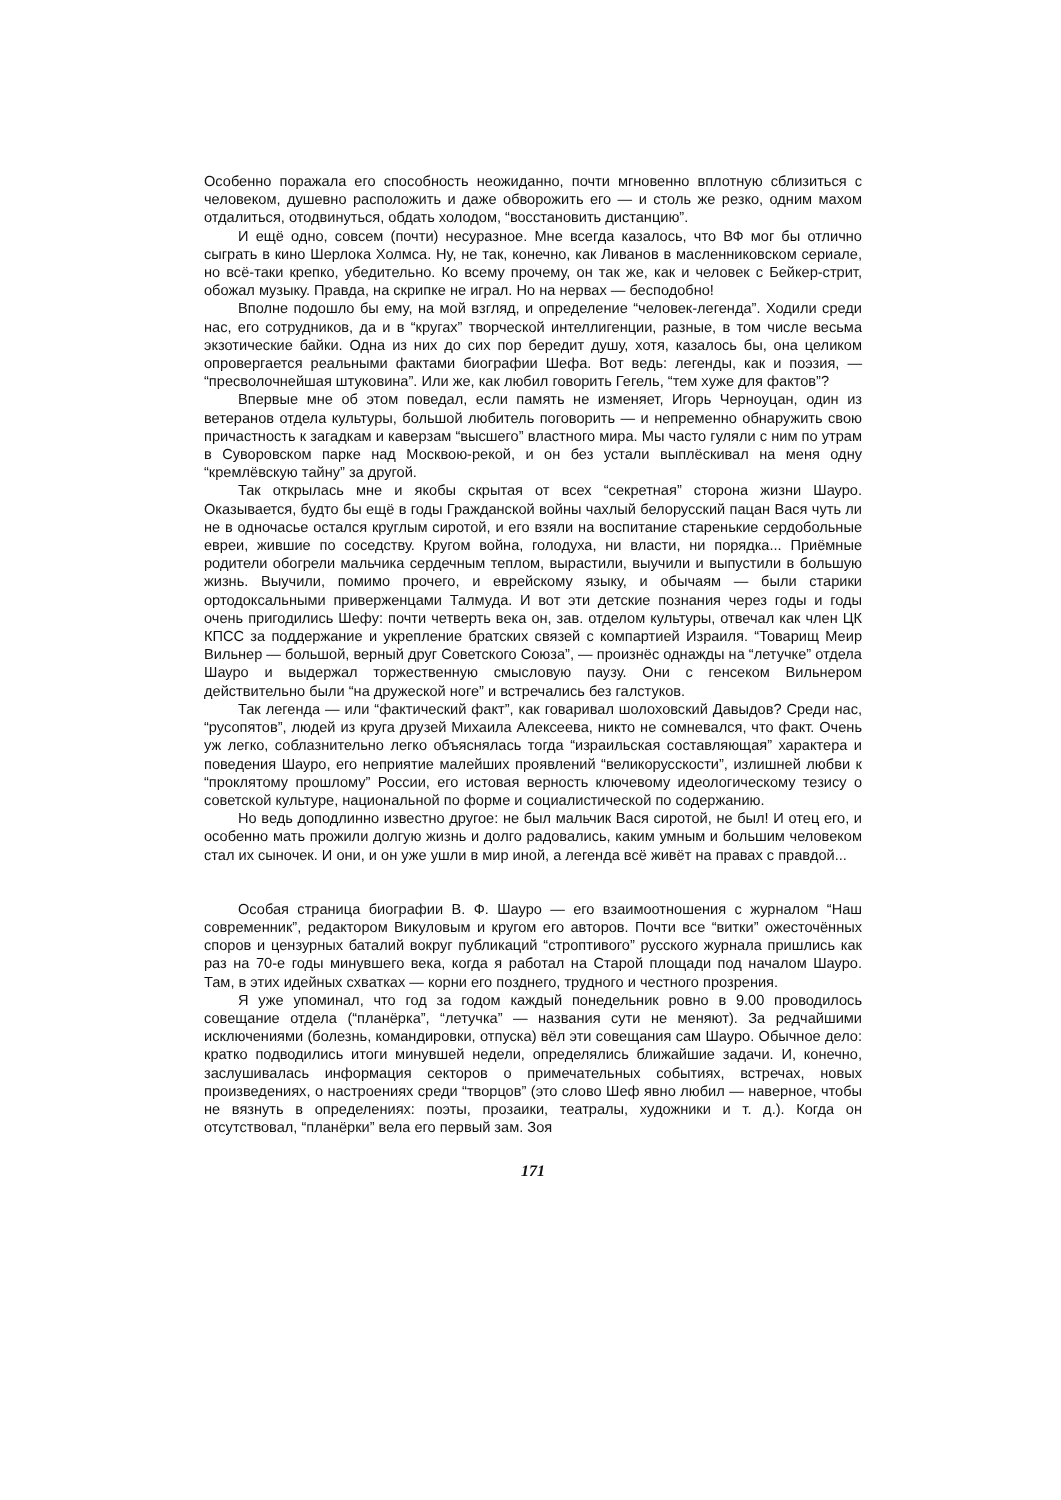Особенно поражала его способность неожиданно, почти мгновенно вплотную сблизиться с человеком, душевно расположить и даже обворожить его — и столь же резко, одним махом отдалиться, отодвинуться, обдать холодом, “восстановить дистанцию”.
И ещё одно, совсем (почти) несуразное. Мне всегда казалось, что ВФ мог бы отлично сыграть в кино Шерлока Холмса. Ну, не так, конечно, как Ливанов в масленниковском сериале, но всё-таки крепко, убедительно. Ко всему прочему, он так же, как и человек с Бейкер-стрит, обожал музыку. Правда, на скрипке не играл. Но на нервах — бесподобно!
Вполне подошло бы ему, на мой взгляд, и определение “человек-легенда”. Ходили среди нас, его сотрудников, да и в “кругах” творческой интеллигенции, разные, в том числе весьма экзотические байки. Одна из них до сих пор бередит душу, хотя, казалось бы, она целиком опровергается реальными фактами биографии Шефа. Вот ведь: легенды, как и поэзия, — “пресволочнейшая штуковина”. Или же, как любил говорить Гегель, “тем хуже для фактов”?
Впервые мне об этом поведал, если память не изменяет, Игорь Черноуцан, один из ветеранов отдела культуры, большой любитель поговорить — и непременно обнаружить свою причастность к загадкам и каверзам “высшего” властного мира. Мы часто гуляли с ним по утрам в Суворовском парке над Москвою-рекой, и он без устали выплёскивал на меня одну “кремлёвскую тайну” за другой.
Так открылась мне и якобы скрытая от всех “секретная” сторона жизни Шауро. Оказывается, будто бы ещё в годы Гражданской войны чахлый белорусский пацан Вася чуть ли не в одночасье остался круглым сиротой, и его взяли на воспитание старенькие сердобольные евреи, жившие по соседству. Кругом война, голодуха, ни власти, ни порядка... Приёмные родители обогрели мальчика сердечным теплом, вырастили, выучили и выпустили в большую жизнь. Выучили, помимо прочего, и еврейскому языку, и обычаям — были старики ортодоксальными приверженцами Талмуда. И вот эти детские познания через годы и годы очень пригодились Шефу: почти четверть века он, зав. отделом культуры, отвечал как член ЦК КПСС за поддержание и укрепление братских связей с компартией Израиля. “Товарищ Меир Вильнер — большой, верный друг Советского Союза”, — произнёс однажды на “летучке” отдела Шауро и выдержал торжественную смысловую паузу. Они с генсеком Вильнером действительно были “на дружеской ноге” и встречались без галстуков.
Так легенда — или “фактический факт”, как говаривал шолоховский Давыдов? Среди нас, “русопятов”, людей из круга друзей Михаила Алексеева, никто не сомневался, что факт. Очень уж легко, соблазнительно легко объяснялась тогда “израильская составляющая” характера и поведения Шауро, его неприятие малейших проявлений “великорусскости”, излишней любви к “проклятому прошлому” России, его истовая верность ключевому идеологическому тезису о советской культуре, национальной по форме и социалистической по содержанию.
Но ведь доподлинно известно другое: не был мальчик Вася сиротой, не был! И отец его, и особенно мать прожили долгую жизнь и долго радовались, каким умным и большим человеком стал их сыночек. И они, и он уже ушли в мир иной, а легенда всё живёт на правах с правдой...
Особая страница биографии В. Ф. Шауро — его взаимоотношения с журналом “Наш современник”, редактором Викуловым и кругом его авторов. Почти все “витки” ожесточённых споров и цензурных баталий вокруг публикаций “строптивого” русского журнала пришлись как раз на 70-е годы минувшего века, когда я работал на Старой площади под началом Шауро. Там, в этих идейных схватках — корни его позднего, трудного и честного прозрения.
Я уже упоминал, что год за годом каждый понедельник ровно в 9.00 проводилось совещание отдела (“планёрка”, “летучка” — названия сути не меняют). За редчайшими исключениями (болезнь, командировки, отпуска) вёл эти совещания сам Шауро. Обычное дело: кратко подводились итоги минувшей недели, определялись ближайшие задачи. И, конечно, заслушивалась информация секторов о примечательных событиях, встречах, новых произведениях, о настроениях среди “творцов” (это слово Шеф явно любил — наверное, чтобы не вязнуть в определениях: поэты, прозаики, театралы, художники и т. д.). Когда он отсутствовал, “планёрки” вела его первый зам. Зоя
171